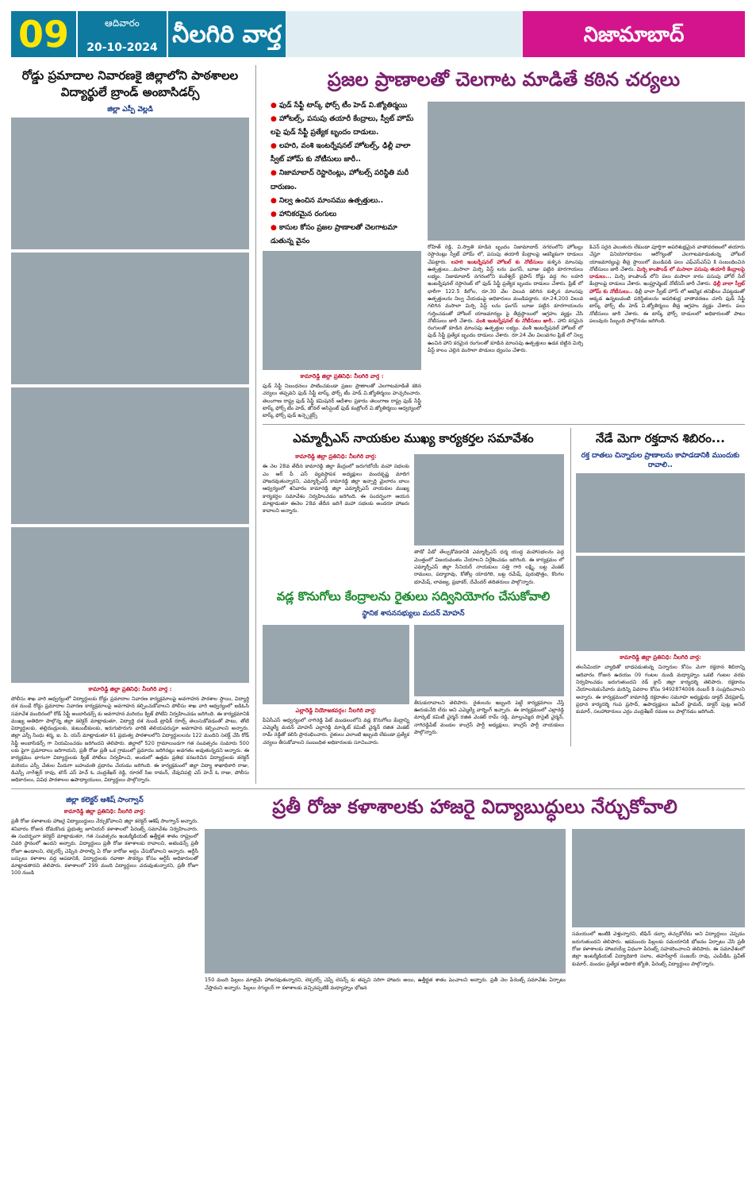09
ఆదివారం
20-10-2024
నీలగిరి వార్త
నిజామాబాద్
రోడ్డు ప్రమాదాల నివారణకై జిల్లాలోని పాఠశాలల విద్యార్థులే బ్రాండ్ అంబాసిడర్స్
జిల్లా ఎస్పీ వెల్లడి
కామారెడ్డి జిల్లా ప్రతినిధి: నీలగిరి వార్త :
పోలీసు శాఖ వారి ఆధ్వర్యంలో విద్యార్థులకు రోడ్డు ప్రమాదాల నివారణ కార్యక్రమాలపై అవగాహన పాఠశాల స్థాయి, విద్యార్థి దశ నుండే రోడ్డు ప్రమాదాల నివారణ కార్యక్రమాలపై అవగాహన కల్పించుకోవాలని పోలీసు శాఖ వారి ఆధ్వర్యంలో ఐడిఓసి సమావేశ మందిరంలో రోడ్ సేఫ్టీ అంబాసిడర్స్ కు అవగాహన మరియు క్విజ్ పోటీని నిర్వహించడం జరిగింది. ఈ కార్యక్రమానికి ముఖ్య అతిథిగా పాల్గొన్న జిల్లా కలెక్టర్ మాట్లాడుతూ, విద్యార్థి దశ నుండే ట్రాఫిక్ రూల్స్ తెలుసుకోవడంతో పాటు, తోటి విద్యార్థులకు, తల్లిదండ్రులకు, కుటుంబీకులకు, ఇరుగుపొరుగు వారికి తెలియపరుస్తూ అవగాహన కల్పించాలని అన్నారు. జిల్లా ఎస్పీ సింధు శర్మ, ఐ. పి. యస్ మాట్లాడుతూ 61 ప్రభుత్వ పాఠశాలలోని విద్యార్థులలను 122 మందిని సెలెక్ట్ చేసి రోడ్ సేఫ్టీ అంబాసిడర్స్ గా నియమించడం జరిగిందని తెలిపారు. జిల్లాలో 520 గ్రామాలుండగా గత సంవత్సరం సుమారు 500 లకు పైగా ప్రమాదాలు జరిగాయని, ప్రతీ రోజు ప్రతీ ఒక గ్రామంలో ప్రమాదం జరిగినట్లు అవగతం అవుతున్నదని అన్నారు. ఈ కార్యక్రమం భాగంగా విద్యార్థులకు క్విజ్ పోటీలు నిర్వహించి, అందులో ఉత్తమ ప్రతిభ కనబరిచిన విద్యార్థులకు కలెక్టర్ మరియు ఎస్పీ చేతుల మీదుగా బహుమతి ప్రధానం చేయడం జరిగింది. ఈ కార్యక్రమంలో జిల్లా విద్యా శాఖాధికారి రాజు, డిఎస్పీ నాగేశ్వర్ రావు, టౌన్ ఎస్ హెచ్ ఓ చంద్రశేఖర్ రెడ్డి, రూరల్ సిఐ రామన్, దేవునిపల్లి ఎస్ హెచ్ ఓ రాజు, పోలీసు అధికారులు, వివిధ పాఠశాలల ఉపాధ్యాయులు, విద్యార్థులు పాల్గొన్నారు.
ప్రజల ప్రాణాలతో చెలగాట మాడితే కఠిన చర్యలు
● ఫుడ్ సేఫ్టీ టాస్క్ ఫోర్స్ టీం హెడ్ వి.జ్యోతిర్మయి
● హోటల్స్, పసుపు తయారీ కేంద్రాలు, స్వీట్ హౌమ్ లపై ఫుడ్ సేఫ్టీ ప్రత్యేక బృందం దాడులు.
● లహరి, వంశి ఇంటర్నేషనల్ హోటల్స్, ఢిల్లీ వాలా స్వీట్ హోమ్ కు నోటీసులు జారీ..
● నిజామాబాద్ రెస్టారెంట్లు, హోటల్స్ పరిస్థితి మరీ దారుణం.
● నిల్వ ఉంచిన మాంసము ఉత్పత్తులు..
● హానికరమైన రంగులు
● కాసుల కోసం ప్రజల ప్రాణాలతో చెలగాటమా డుతున్న వైనం
కామారెడ్డి జిల్లా ప్రతినిధి: నీలగిరి వార్త :
ఫుడ్ సేఫ్టీ నిబంధనలు పాటించకుండా ప్రజల ప్రాణాలతో చెలగాటమాడితే కఠిన చర్యలు తప్పవని ఫుడ్ సేఫ్టీ టాస్క్ ఫోర్స్ టీం హెడ్ వి.జ్యోతిర్మయి హెచ్చరించారు. తెలంగాణ రాష్ట్ర ఫుడ్ సేఫ్టీ కమిషనర్ ఆదేశాల ప్రకారం తెలంగాణ రాష్ట్ర ఫుడ్ సేఫ్టీ టాస్క్ ఫోర్స్ టీం హెడ్, జోనల్ అసిస్టెంట్ ఫుడ్ కంట్రోలర్ వి.జ్యోతిర్మయి ఆధ్వర్యంలో టాస్క్ ఫోర్స్ ఫుడ్ ఇన్స్పెక్టర్స్
రోహిత్ రెడ్డి, వి.స్వాతి కూడిన బృందం నిజామాబాద్ నగరంలోని హోటల్లు రెస్టారెంట్లు స్వీట్ హౌమ్ లో, పసుపు తయారీ కేంద్రాలపై ఆకస్మికంగా దాడులు చేపట్టారు. లహరి ఇంటర్నేషనల్ హోటల్ కు నోటీసులు కుళ్ళిన మాంసపు ఉత్పత్తులు...మసాలా మిర్చి పేస్ట్ లను ఫంగస్, బూజు పట్టిన కూరగాయలు లభ్యం. నిజామాబాద్ నగరంలోని కంఠేశ్వర్ బైపాస్ రోడ్డు వద్ద గల లహరి ఇంటర్నేషనల్ రెస్టారెంట్ లో ఫుడ్ సేఫ్టీ ప్రత్యేక బృందం దాడులు చేశారు. ఫ్రిజ్ లో భారీగా 122.5 కిలోల, రూ.30 వేల విలువ కలిగిన కుళ్ళిన మాంసపు ఉత్పత్తులను నిల్వ చేయడంపై అధికారులు మండిపడ్డారు. రూ.24,200 విలువ గలిగిన మసాలా మిర్చి పేస్ట్ లను ఫంగస్ బూజు పట్టిన కూరగాయలను గుర్తించడంతో హోటల్ యాజమాన్యం పై తీవ్రస్థాయిలో ఆగ్రహం వ్యక్తం చేసి నోటీసులు జారీ చేశారు. వంశి ఇంటర్నేషనల్ కు నోటీసులు జారీ.. హాని కరమైన రంగులతో కూడిన మాంసపు ఉత్పత్తుల లభ్యం. వంశీ ఇంటర్నేషనల్ హోటల్ లో ఫుడ్ సేఫ్టీ ప్రత్యేక బృందం దాడులు చేశారు. రూ.24 వేల విలువగల ఫ్రిజ్ లో నిల్వ ఉంచిన హాని కరమైన రంగులతో కూడిన మాంసపు ఉత్పత్తులు ఉడక బెట్టిన మిర్చి పేస్ట్ కాలం చెల్లిన మసాలా పొడులు ధ్వంసం చేశారు.
కిచెన్ సరైన వెలుతురు లేకుండా పూర్తిగా అపరిశుభ్రమైన వాతావరణంలో తయారు చేస్తూ వినియోగదారుల ఆరోగ్యంతో చెలగాటమాడుతున్న హోటల్ యాజమాన్యంపై తీవ్ర స్థాయిలో మండిపడి పలు ఎఫ్ఎస్ఎస్ఏ కి సంబంధించిన నోటీసులు జారీ చేశారు. మిర్చి కాంపౌండ్ లో మసాలా పసుపు తయారీ కేంద్రాలపై దాడులు... మిర్చి కాంపౌండ్ లోని పలు మసాలా కారం పసుపు హోల్ సేల్ కేంద్రాలపై దాడులు చేశారు. ఇంప్రూవ్మెంట్ నోటీసెస్ జారీ చేశారు. ఢిల్లీ వాలా స్వీట్ హోమ్ కు నోటీసులు.. ఢిల్లీ వాలా స్వీట్ హౌస్ లో ఆకస్మిక తనిఖీలు చేపట్టడంతో అక్కడ ఉన్నటువంటి పరిస్థితులను అపరిశుభ్ర వాతావరణం చూసి ఫుడ్ సేఫ్టీ టాస్క్ ఫోర్స్ టీం హెడ్ వి.జ్యోతిర్మయి తీవ్ర ఆగ్రహం వ్యక్తం చేశారు. పలు నోటీసులు జారీ చేశారు. ఈ టాస్క్ ఫోర్స్ దాడులలో అధికారులతో పాటు పలువురు సిబ్బంది పాల్గొనడం జరిగింది.
ఎమ్మార్పీఎస్ నాయకుల ముఖ్య కార్యకర్తల సమావేశం
కామారెడ్డి జిల్లా ప్రతినిధి: నీలగిరి వార్త:
ఈ నెల 28వ తేదీన కామారెడ్డి జిల్లా కేంద్రంలో జరుగబోయే మహా సభలకు ఎం ఆర్ పీ ఎస్ వ్యవస్థాపక అధ్యక్షులు మందకృష్ణ మాదిగ హాజరవుతున్నారని, ఎమ్మార్పీఎస్ కామారెడ్డి జిల్లా ఇన్చార్జి మైలారం బాలు ఆధ్వర్యంలో శనివారం కామారెడ్డి జిల్లా ఎమ్మార్పీఎస్ నాయకుల ముఖ్య కార్యకర్తల సమావేశం నిర్వహించడం జరిగింది. ఈ సందర్భంగా ఆయన మాట్లాడుతూ ఈనెల 28వ తేదీన జరిగే మహా సభలకు అందరూ హాజరు కావాలని అన్నారు.
తాడో పేడో తేల్చుకోవడానికి ఎమ్మార్పీఎస్ ధర్మ యుద్ధ మహాసభలను పెద్ద మొత్తంలో విజయవంతం చేయాలని నిర్దేశించడం జరిగింది. ఈ కార్యక్రమం లో ఎమ్మార్పీఎస్ జిల్లా సీనియర్ నాయకులు సత్తి గారి లక్ష్మి, బట్ట వెంకట్ రాములు, పద్మారావు, కోతోల్ల యాదగిరి, బట్ట రమేష్, పురుషోత్తం, కొంగల భూమేష్, లావణ్య, ప్రభాకర్, దేవేందర్ తదితరులు పాల్గొన్నారు.
వడ్ల కొనుగోలు కేంద్రాలను రైతులు సద్వినియోగం చేసుకోవాలి
స్థానిక శాసనసభ్యులు మదన్ మోహన్
ఎల్లారెడ్డి నియోజకవర్గం: నీలగిరి వార్త:
పీఏసీఎస్ ఆధ్వర్యంలో నాగిరెడ్డి పేట్ మండలంలోని వడ్ల కొనుగోలు కేంద్రాన్ని ఎమ్మెల్యే మదన్ మోహన్ ఎల్లారెడ్డి మార్కెట్ కమిటీ చైర్మన్ రజిత వెంకట్ రామ్ రెడ్డితో కలిసి ప్రారంభించారు. రైతులు ఎలాంటి ఇబ్బంది లేకుండా ప్రత్యేక చర్యలు తీసుకోవాలని సంబంధిత అధికారులకు సూచించారు.
తీసుకురావాలని తెలిపారు. రైతులను ఇబ్బంది పెట్టే కార్యక్రమాలు చేస్తే ఊరుకునేది లేదు అని ఎమ్మెల్యే వార్నింగ్ ఇచ్చారు. ఈ కార్యక్రమంలో ఎల్లారెడ్డి మార్కెట్ కమిటీ చైర్మన్ రజిత వెంకట్ రామ్ రెడ్డి, మాల్తుమ్మెద సొసైటీ చైర్మన్, నాగిరెడ్డిపేట్ మండల కాంగ్రెస్ పార్టీ అధ్యక్షులు, కాంగ్రెస్ పార్టీ నాయకులు పాల్గొన్నారు.
నేడే మెగా రక్తదాన శిబిరం...
రక్త దాతలు చిన్నారుల ప్రాణాలను కాపాడడానికి ముందుకు రావాలి..
కామారెడ్డి జిల్లా ప్రతినిధి: నీలగిరి వార్త:
తలసేమియా వ్యాధితో బాధపడుతున్న చిన్నారుల కోసం మెగా రక్తదాన శిబిరాన్ని ఆదివారం రోజున ఉదయం 09 గంటల నుండి మధ్యాహ్నం ఒకటి గంటల వరకు నిర్వహించడం జరుగుతుందని రెడ్ క్రాస్ జిల్లా కార్యదర్శి తెలిపారు. రక్తదానం చేయాలనుకునేవారు మరిన్ని వివరాల కోసం 9492874006 నంబర్ కి సంప్రదించాలని అన్నారు. ఈ కార్యక్రమంలో కామారెడ్డి రక్తదాతల సమూహ అధ్యక్షుడు డాక్టర్ వేదప్రకాష్, ప్రధాన కార్యదర్శి గంప ప్రసాద్, ఉపాధ్యక్షులు జమీల్ హైమద్, డాక్టర్ పుట్ల అనిల్ కుమార్, సలహాదారులు ఎర్రం చంద్రశేఖర్ రమణ లు పాల్గొనడం జరిగింది.
జిల్లా కలెక్టర్ ఆశిష్ సాంగ్వాన్
కామారెడ్డి జిల్లా ప్రతినిధి: నీలగిరి వార్త:
ప్రతీ రోజు కళాశాలకు హాజరై విద్యాబుద్ధులు నేర్చుకోవాలని జిల్లా కలెక్టర్ ఆశిష్ సాంగ్వాన్ అన్నారు. శనివారం రోజున దోమకొండ ప్రభుత్వ జూనియర్ కళాశాలలో పేరెంట్స్ సమావేశం నిర్వహించారు. ఈ సందర్భంగా కలెక్టర్ మాట్లాడుతూ, గత సంవత్సరం ఇంటర్మీడియట్ ఉత్తీర్ణత శాతం రాష్ట్రంలో చివరి స్థానంలో ఉందని అన్నారు. విద్యార్థులు ప్రతీ రోజు కళాశాలకు రావాలని, అటెండెన్స్ ప్రతీ రోజూ ఉండాలని, లెక్చరర్స్ చెప్పిన పాఠాల్ని ఏ రోజు కారోజు అర్థం చేసుకోవాలని అన్నారు. ఆర్టీసీ బస్సులు కళాశాల వద్ద ఆపడానికి, విద్యార్థులకు రవాణా సౌకర్యం కోసం ఆర్టీసీ అధికారులతో మాట్లాడతానని తెలిపారు. కళాశాలలో 299 మంది విద్యార్థులు చదువుతున్నారని, ప్రతీ రోజూ 100 నుండి
ప్రతీ రోజు కళాశాలకు హాజరై విద్యాబుద్ధులు నేర్చుకోవాలి
150 మంది పిల్లలు మాత్రమే హాజరవుతున్నారని, లెక్చరర్స్ చెప్పే లెసన్స్ కు తప్పని సరిగా హాజరు అయి, ఉత్తీర్ణత శాతం పెంచాలని అన్నారు. ప్రతీ నెల పేరెంట్స్ సమావేశం ఏర్పాటు చేస్తామని అన్నారు. పిల్లలు రెగ్యులర్ గా కళాశాలకు వచ్చినప్పటికీ మధ్యాహ్నం భోజన
సమయంలో ఇంటికి వెళ్తున్నారని, టిఫిన్ డబ్బా తెచ్చుకోలేదు అని విద్యార్థులు చెప్పడం జరుగుతుందని తెలిపారు. ఇకముందు పిల్లలకు సమయానికి భోజనం ఏర్పాటు చేసి ప్రతీ రోజు కళాశాలకు హాజరయ్యే విధంగా పేరెంట్స్ సహకరించాలని తెలిపారు. ఈ సమావేశంలో జిల్లా ఇంటర్మీడియట్ విద్యాధికారి సలాం, తహసీల్దార్ సంజయ్ రావు, ఎంపీడీఓ ప్రవీణ్ కుమార్, మండల ప్రత్యేక అధికారి జ్యోతి, పేరెంట్స్ విద్యార్థులు పాల్గొన్నారు.